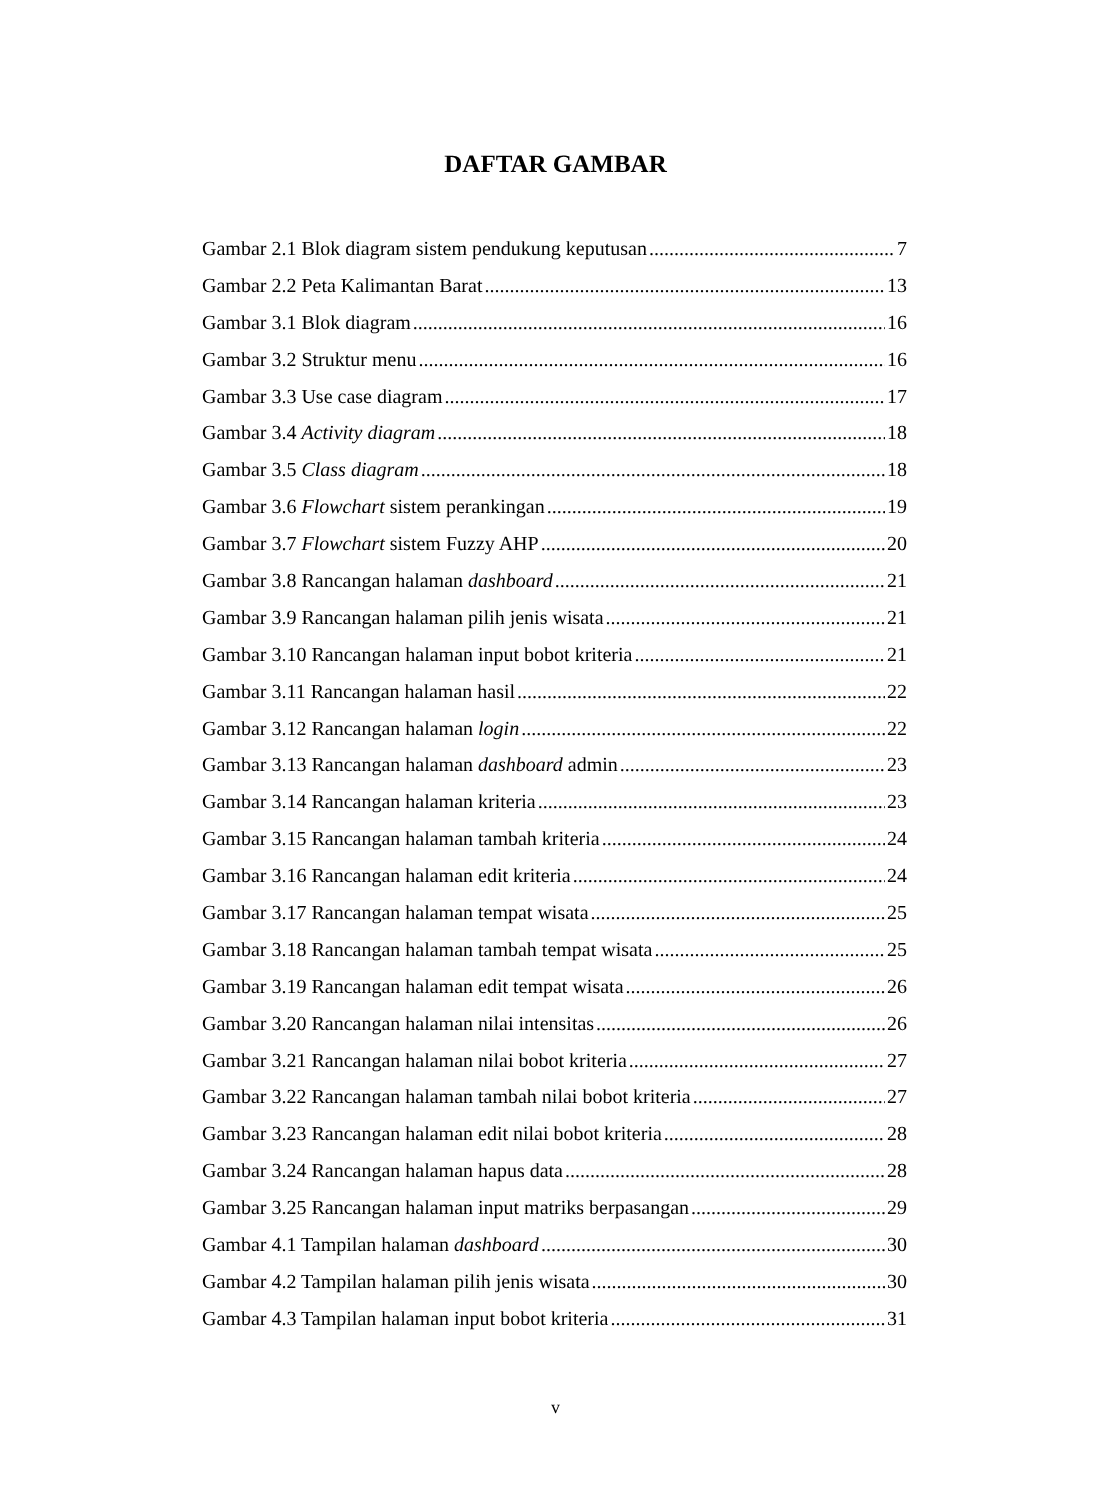DAFTAR GAMBAR
Gambar 2.1 Blok diagram sistem pendukung keputusan 7
Gambar 2.2 Peta Kalimantan Barat 13
Gambar 3.1 Blok diagram 16
Gambar 3.2 Struktur menu 16
Gambar 3.3 Use case diagram 17
Gambar 3.4 Activity diagram 18
Gambar 3.5 Class diagram 18
Gambar 3.6 Flowchart sistem perankingan 19
Gambar 3.7 Flowchart sistem Fuzzy AHP 20
Gambar 3.8 Rancangan halaman dashboard 21
Gambar 3.9 Rancangan halaman pilih jenis wisata 21
Gambar 3.10 Rancangan halaman input bobot kriteria 21
Gambar 3.11 Rancangan halaman hasil 22
Gambar 3.12 Rancangan halaman login 22
Gambar 3.13 Rancangan halaman dashboard admin 23
Gambar 3.14 Rancangan halaman kriteria 23
Gambar 3.15 Rancangan halaman tambah kriteria 24
Gambar 3.16 Rancangan halaman edit kriteria 24
Gambar 3.17 Rancangan halaman tempat wisata 25
Gambar 3.18 Rancangan halaman tambah tempat wisata 25
Gambar 3.19 Rancangan halaman edit tempat wisata 26
Gambar 3.20 Rancangan halaman nilai intensitas 26
Gambar 3.21 Rancangan halaman nilai bobot kriteria 27
Gambar 3.22 Rancangan halaman tambah nilai bobot kriteria 27
Gambar 3.23 Rancangan halaman edit nilai bobot kriteria 28
Gambar 3.24 Rancangan halaman hapus data 28
Gambar 3.25 Rancangan halaman input matriks berpasangan 29
Gambar 4.1 Tampilan halaman dashboard 30
Gambar 4.2 Tampilan halaman pilih jenis wisata 30
Gambar 4.3 Tampilan halaman input bobot kriteria 31
v